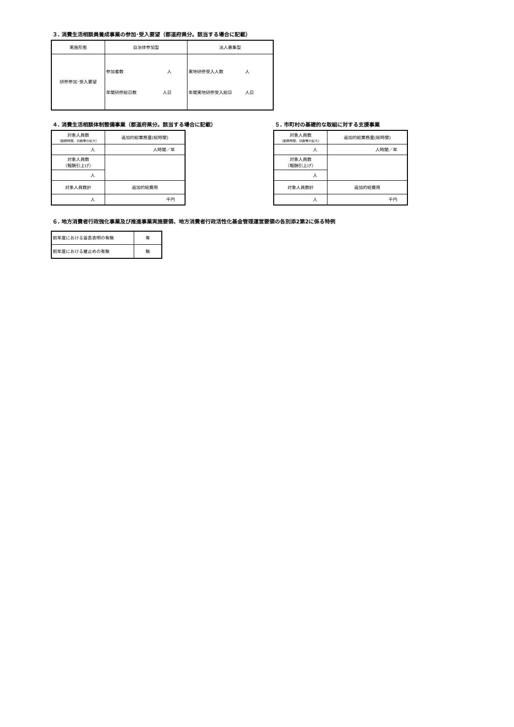３. 消費生活相談員養成事業の参加･受入要望（都道府県分。該当する場合に記載）
| 実施形態 | 自治体参加型 | 法人募集型 |
| 研修参加･受入要望 | 参加者数 人 年間研修総日数 人日 | 実地研修受入人数 人 年間実地研修受入総日 人日 |
４. 消費生活相談体制整備事業（都道府県分。該当する場合に記載）
| 対象人員数 （勤務時間、日数等の拡大） | 追加的総業務量(総時間) |
| 人 | 人時間／年 |
| 対象人員数 （報酬引上げ） | |
| 人 | |
| 対象人員数計 | 追加的総費用 |
| 人 | 千円 |
５. 市町村の基礎的な取組に対する支援事業
| 対象人員数 （勤務時間、日数等の拡大） | 追加的総業務量(総時間) |
| 人 | 人時間／年 |
| 対象人員数 （報酬引上げ） | |
| 人 | |
| 対象人員数計 | 追加的総費用 |
| 人 | 千円 |
６. 地方消費者行政強化事業及び推進事業実施要領、地方消費者行政活性化基金管理運営要領の各別添2第2に係る特例
| 前年度における首長表明の有無 | 有 |
| 前年度における雇止めの有無 | 無 |